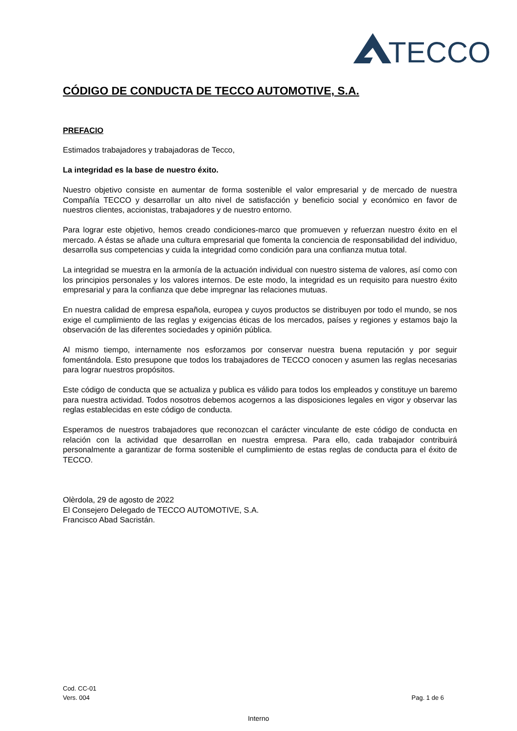TECCO
CÓDIGO DE CONDUCTA DE TECCO AUTOMOTIVE, S.A.
PREFACIO
Estimados trabajadores y trabajadoras de Tecco,
La integridad es la base de nuestro éxito.
Nuestro objetivo consiste en aumentar de forma sostenible el valor empresarial y de mercado de nuestra Compañía TECCO y desarrollar un alto nivel de satisfacción y beneficio social y económico en favor de nuestros clientes, accionistas, trabajadores y de nuestro entorno.
Para lograr este objetivo, hemos creado condiciones-marco que promueven y refuerzan nuestro éxito en el mercado. A éstas se añade una cultura empresarial que fomenta la conciencia de responsabilidad del individuo, desarrolla sus competencias y cuida la integridad como condición para una confianza mutua total.
La integridad se muestra en la armonía de la actuación individual con nuestro sistema de valores, así como con los principios personales y los valores internos. De este modo, la integridad es un requisito para nuestro éxito empresarial y para la confianza que debe impregnar las relaciones mutuas.
En nuestra calidad de empresa española, europea y cuyos productos se distribuyen por todo el mundo, se nos exige el cumplimiento de las reglas y exigencias éticas de los mercados, países y regiones y estamos bajo la observación de las diferentes sociedades y opinión pública.
Al mismo tiempo, internamente nos esforzamos por conservar nuestra buena reputación y por seguir fomentándola. Esto presupone que todos los trabajadores de TECCO conocen y asumen las reglas necesarias para lograr nuestros propósitos.
Este código de conducta que se actualiza y publica es válido para todos los empleados y constituye un baremo para nuestra actividad. Todos nosotros debemos acogernos a las disposiciones legales en vigor y observar las reglas establecidas en este código de conducta.
Esperamos de nuestros trabajadores que reconozcan el carácter vinculante de este código de conducta en relación con la actividad que desarrollan en nuestra empresa. Para ello, cada trabajador contribuirá personalmente a garantizar de forma sostenible el cumplimiento de estas reglas de conducta para el éxito de TECCO.
Olèrdola, 29 de agosto de 2022
El Consejero Delegado de TECCO AUTOMOTIVE, S.A.
Francisco Abad Sacristán.
Cod. CC-01
Pag. 1 de 6 Vers. 004
Interno